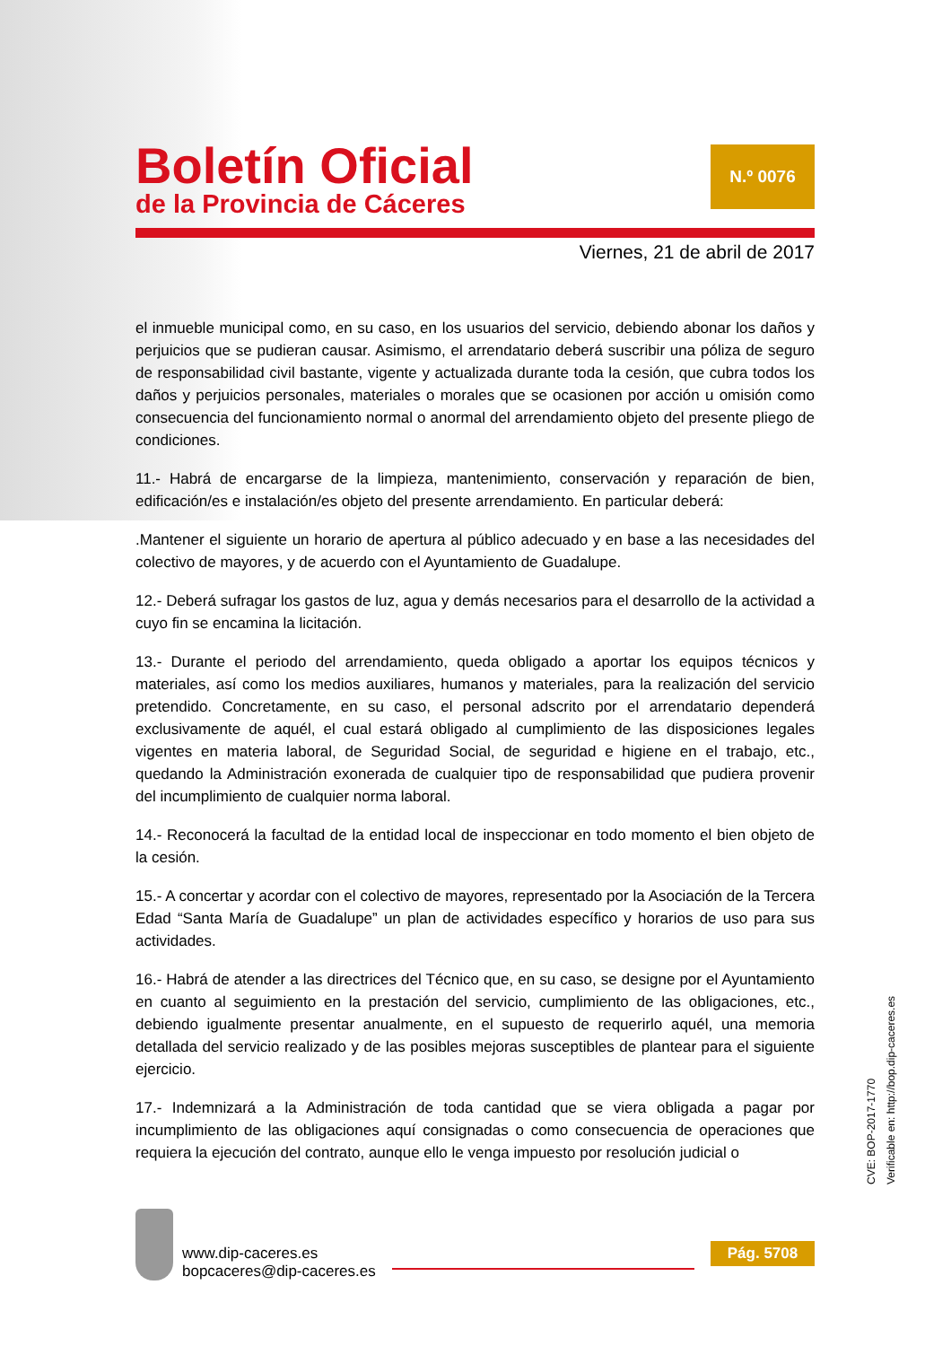Boletín Oficial
de la Provincia de Cáceres
N.º 0076
Viernes, 21 de abril de 2017
el inmueble municipal como, en su caso, en los usuarios del servicio, debiendo abonar los daños y perjuicios que se pudieran causar. Asimismo, el arrendatario deberá suscribir una póliza de seguro de responsabilidad civil bastante, vigente y actualizada durante toda la cesión, que cubra todos los daños y perjuicios personales, materiales o morales que se ocasionen por acción u omisión como consecuencia del funcionamiento normal o anormal del arrendamiento objeto del presente pliego de condiciones.
11.- Habrá de encargarse de la limpieza, mantenimiento, conservación y reparación de bien, edificación/es e instalación/es objeto del presente arrendamiento. En particular deberá:
.Mantener el siguiente un horario de apertura al público adecuado y en base a las necesidades del colectivo de mayores, y de acuerdo con el Ayuntamiento de Guadalupe.
12.- Deberá sufragar los gastos de luz, agua y demás necesarios para el desarrollo de la actividad a cuyo fin se encamina la licitación.
13.- Durante el periodo del arrendamiento, queda obligado a aportar los equipos técnicos y materiales, así como los medios auxiliares, humanos y materiales, para la realización del servicio pretendido. Concretamente, en su caso, el personal adscrito por el arrendatario dependerá exclusivamente de aquél, el cual estará obligado al cumplimiento de las disposiciones legales vigentes en materia laboral, de Seguridad Social, de seguridad e higiene en el trabajo, etc., quedando la Administración exonerada de cualquier tipo de responsabilidad que pudiera provenir del incumplimiento de cualquier norma laboral.
14.- Reconocerá la facultad de la entidad local de inspeccionar en todo momento el bien objeto de la cesión.
15.- A concertar y acordar con el colectivo de mayores, representado por la Asociación de la Tercera Edad “Santa María de Guadalupe” un plan de actividades específico y horarios de uso para sus actividades.
16.- Habrá de atender a las directrices del Técnico que, en su caso, se designe por el Ayuntamiento en cuanto al seguimiento en la prestación del servicio, cumplimiento de las obligaciones, etc., debiendo igualmente presentar anualmente, en el supuesto de requerirlo aquél, una memoria detallada del servicio realizado y de las posibles mejoras susceptibles de plantear para el siguiente ejercicio.
17.- Indemnizará a la Administración de toda cantidad que se viera obligada a pagar por incumplimiento de las obligaciones aquí consignadas o como consecuencia de operaciones que requiera la ejecución del contrato, aunque ello le venga impuesto por resolución judicial o
www.dip-caceres.es
bopcaceres@dip-caceres.es
Pág. 5708
CVE: BOP-2017-1770
Verificable en: http://bop.dip-caceres.es